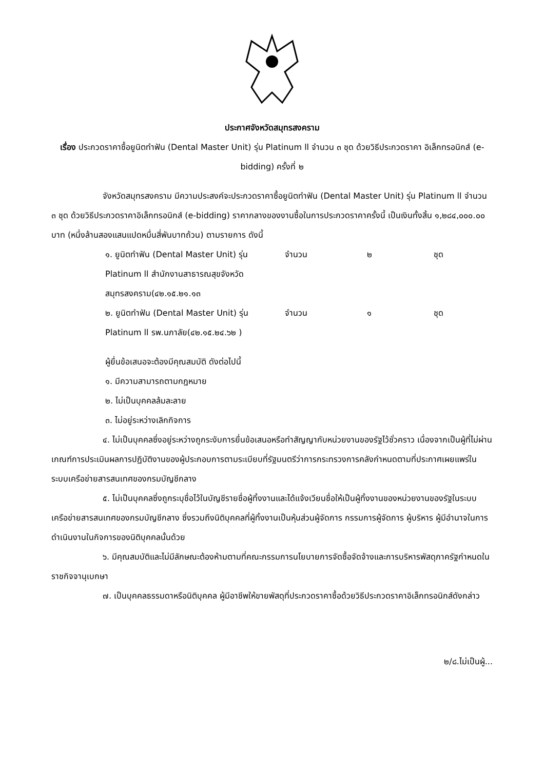ประกาศจังหวัดสมุทรสงคราม
เรื่อง ประกวดราคาซื้อยูนิตทำฟัน (Dental Master Unit) รุ่น Platinum ll จำนวน ๓ ชุด ด้วยวิธีประกวดราคา อิเล็กทรอนิกส์ (e-bidding) ครั้งที่ ๒
จังหวัดสมุทรสงคราม มีความประสงค์จะประกวดราคาซื้อยูนิตทำฟัน (Dental Master Unit) รุ่น Platinum ll จำนวน ๓ ชุด ด้วยวิธีประกวดราคาอิเล็กทรอนิกส์ (e-bidding) ราคากลางของงานซื้อในการประกวดราคาครั้งนี้ เป็นเงินทั้งสิ้น ๑,๒๘๔,๐๐๐.๐๐ บาท (หนึ่งล้านสองแสนแปดหมื่นสี่พันบาทถ้วน) ตามรายการ ดังนี้
| ๑. ยูนิตทำฟัน (Dental Master Unit) รุ่น Platinum ll สำนักงานสาธารณสุขจังหวัดสมุทรสงคราม(๔๒.๑๕.๒๑.๑๓ | จำนวน | ๒ | ชุด |
| ๒. ยูนิตทำฟัน (Dental Master Unit) รุ่น Platinum ll รพ.นภาลัย(๔๒.๑๕.๒๔.๖๒ ) | จำนวน | ๑ | ชุด |
ผู้ยื่นข้อเสนอจะต้องมีคุณสมบัติ ดังต่อไปนี้
๑. มีความสามารถตามกฎหมาย
๒. ไม่เป็นบุคคลล้มละลาย
๓. ไม่อยู่ระหว่างเลิกกิจการ
๔. ไม่เป็นบุคคลซึ่งอยู่ระหว่างถูกระงับการยื่นข้อเสนอหรือทำสัญญากับหน่วยงานของรัฐไว้ชั่วคราว เนื่องจากเป็นผู้ที่ไม่ผ่านเกณฑ์การประเมินผลการปฏิบัติงานของผู้ประกอบการตามระเบียบที่รัฐมนตรีว่าการกระทรวงการคลังกำหนดตามที่ประกาศเผยแพร่ในระบบเครือข่ายสารสนเทศของกรมบัญชีกลาง
๕. ไม่เป็นบุคคลซึ่งถูกระบุชื่อไว้ในบัญชีรายชื่อผู้ทิ้งงานและได้แจ้งเวียนชื่อให้เป็นผู้ทิ้งงานของหน่วยงานของรัฐในระบบเครือข่ายสารสนเทศของกรมบัญชีกลาง ซึ่งรวมถึงนิติบุคคลที่ผู้ทิ้งงานเป็นหุ้นส่วนผู้จัดการ กรรมการผู้จัดการ ผู้บริหาร ผู้มีอำนาจในการดำเนินงานในกิจการของนิติบุคคลนั้นด้วย
๖. มีคุณสมบัติและไม่มีลักษณะต้องห้ามตามที่คณะกรรมการนโยบายการจัดซื้อจัดจ้างและการบริหารพัสดุภาครัฐกำหนดในราชกิจจานุเบกษา
๗. เป็นบุคคลธรรมดาหรือนิติบุคคล ผู้มีอาชีพให้ขายพัสดุที่ประกวดราคาซื้อด้วยวิธีประกวดราคาอิเล็กทรอนิกส์ดังกล่าว
๒/๘.ไม่เป็นผู้...